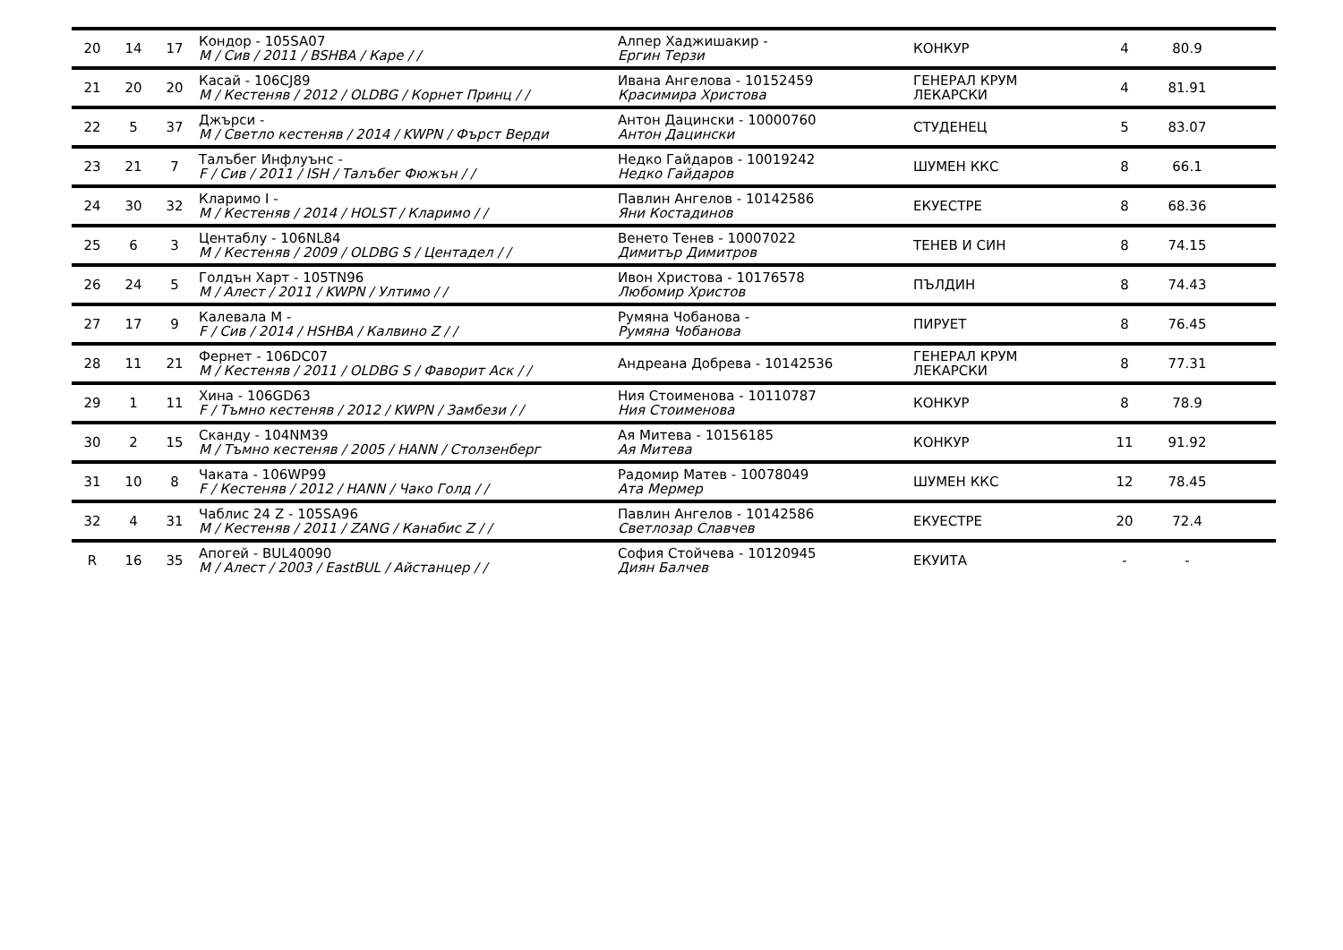| 20 | 14 | 17 | Кондор - 105SA07 M / Сив / 2011 / BSHBA / Каре / / | Алпер Хаджишакир - Ергин Терзи | КОНКУР | 4 | 80.9 | |
| 21 | 20 | 20 | Касай - 106CJ89 M / Кестеняв / 2012 / OLDBG / Корнет Принц / / | Ивана Ангелова - 10152459 Красимира Христова | ГЕНЕРАЛ КРУМ ЛЕКАРСКИ | 4 | 81.91 | |
| 22 | 5 | 37 | Джърси - M / Светло кестеняв / 2014 / KWPN / Фърст Верди | Антон Дацински - 10000760 Антон Дацински | СТУДЕНЕЦ | 5 | 83.07 | |
| 23 | 21 | 7 | Талъбег Инфлуънс - F / Сив / 2011 / ISH / Талъбег Фюжън / / | Недко Гайдаров - 10019242 Недко Гайдаров | ШУМЕН ККС | 8 | 66.1 | |
| 24 | 30 | 32 | Кларимо I - M / Кестеняв / 2014 / HOLST / Кларимо / / | Павлин Ангелов - 10142586 Яни Костадинов | ЕКУЕСТРЕ | 8 | 68.36 | |
| 25 | 6 | 3 | Центаблу - 106NL84 M / Кестеняв / 2009 / OLDBG S / Центадел / / | Венето Тенев - 10007022 Димитър Димитров | ТЕНЕВ И СИН | 8 | 74.15 | |
| 26 | 24 | 5 | Голдън Харт - 105TN96 M / Алест / 2011 / KWPN / Ултимо / / | Ивон Христова - 10176578 Любомир Христов | ПЪЛДИН | 8 | 74.43 | |
| 27 | 17 | 9 | Калевала M - F / Сив / 2014 / HSHBA / Калвино Z / / | Румяна Чобанова - Румяна Чобанова | ПИРУЕТ | 8 | 76.45 | |
| 28 | 11 | 21 | Фернет - 106DC07 M / Кестеняв / 2011 / OLDBG S / Фаворит Аск / / | Андреана Добрева - 10142536 | ГЕНЕРАЛ КРУМ ЛЕКАРСКИ | 8 | 77.31 | |
| 29 | 1 | 11 | Хина - 106GD63 F / Тъмно кестеняв / 2012 / KWPN / Замбези / / | Ния Стоименова - 10110787 Ния Стоименова | КОНКУР | 8 | 78.9 | |
| 30 | 2 | 15 | Скандy - 104NM39 M / Тъмно кестеняв / 2005 / HANN / Столзенберг | Ая Митева - 10156185 Ая Митева | КОНКУР | 11 | 91.92 | |
| 31 | 10 | 8 | Чаката - 106WP99 F / Кестеняв / 2012 / HANN / Чако Голд / / | Радомир Матев - 10078049 Ата Мермер | ШУМЕН ККС | 12 | 78.45 | |
| 32 | 4 | 31 | Чаблис 24 Z - 105SA96 M / Кестеняв / 2011 / ZANG / Канабис Z / / | Павлин Ангелов - 10142586 Светлозар Славчев | ЕКУЕСТРЕ | 20 | 72.4 | |
| R | 16 | 35 | Апогей - BUL40090 M / Алест / 2003 / EastBUL / Айстанцер / / | София Стойчева - 10120945 Диян Балчев | ЕКУИТА | - | - | |